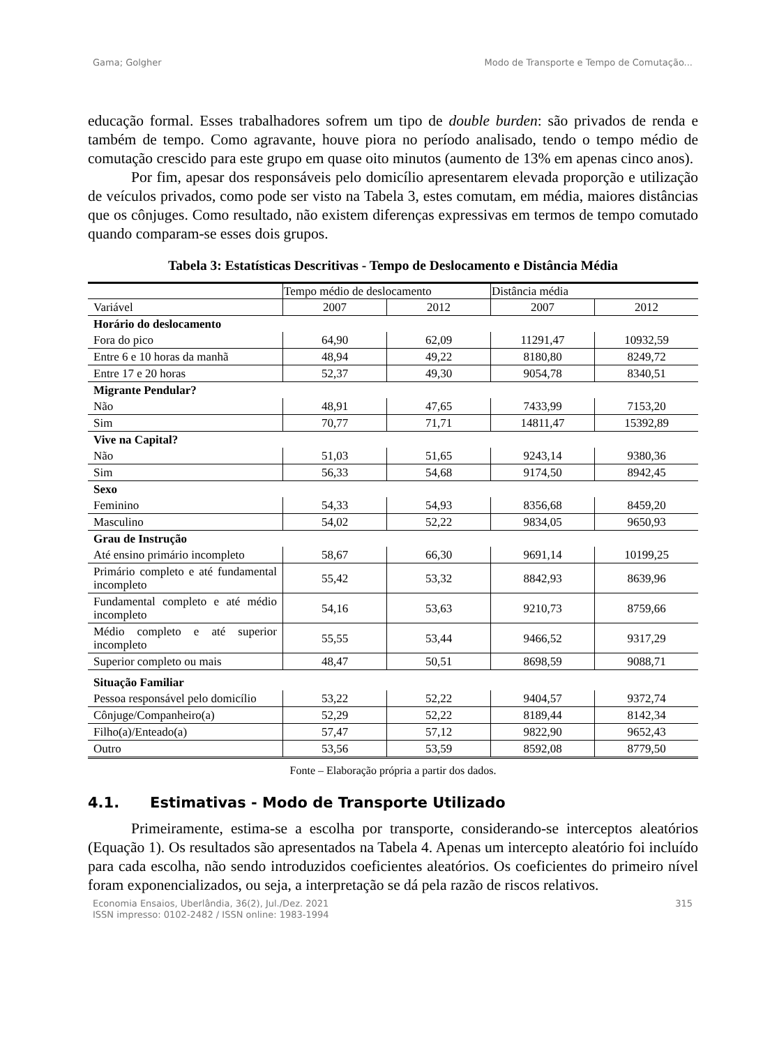Gama; Golgher Modo de Transporte e Tempo de Comutação...
educação formal. Esses trabalhadores sofrem um tipo de double burden: são privados de renda e também de tempo. Como agravante, houve piora no período analisado, tendo o tempo médio de comutação crescido para este grupo em quase oito minutos (aumento de 13% em apenas cinco anos).
Por fim, apesar dos responsáveis pelo domicílio apresentarem elevada proporção e utilização de veículos privados, como pode ser visto na Tabela 3, estes comutam, em média, maiores distâncias que os cônjuges. Como resultado, não existem diferenças expressivas em termos de tempo comutado quando comparam-se esses dois grupos.
Tabela 3: Estatísticas Descritivas - Tempo de Deslocamento e Distância Média
| | Tempo médio de deslocamento | | Distância média | |
| Variável | 2007 | 2012 | 2007 | 2012 |
| Horário do deslocamento | | | | |
| Fora do pico | 64,90 | 62,09 | 11291,47 | 10932,59 |
| Entre 6 e 10 horas da manhã | 48,94 | 49,22 | 8180,80 | 8249,72 |
| Entre 17 e 20 horas | 52,37 | 49,30 | 9054,78 | 8340,51 |
| Migrante Pendular? | | | | |
| Não | 48,91 | 47,65 | 7433,99 | 7153,20 |
| Sim | 70,77 | 71,71 | 14811,47 | 15392,89 |
| Vive na Capital? | | | | |
| Não | 51,03 | 51,65 | 9243,14 | 9380,36 |
| Sim | 56,33 | 54,68 | 9174,50 | 8942,45 |
| Sexo | | | | |
| Feminino | 54,33 | 54,93 | 8356,68 | 8459,20 |
| Masculino | 54,02 | 52,22 | 9834,05 | 9650,93 |
| Grau de Instrução | | | | |
| Até ensino primário incompleto | 58,67 | 66,30 | 9691,14 | 10199,25 |
| Primário completo e até fundamental incompleto | 55,42 | 53,32 | 8842,93 | 8639,96 |
| Fundamental completo e até médio incompleto | 54,16 | 53,63 | 9210,73 | 8759,66 |
| Médio completo e até superior incompleto | 55,55 | 53,44 | 9466,52 | 9317,29 |
| Superior completo ou mais | 48,47 | 50,51 | 8698,59 | 9088,71 |
| Situação Familiar | | | | |
| Pessoa responsável pelo domicílio | 53,22 | 52,22 | 9404,57 | 9372,74 |
| Cônjuge/Companheiro(a) | 52,29 | 52,22 | 8189,44 | 8142,34 |
| Filho(a)/Enteado(a) | 57,47 | 57,12 | 9822,90 | 9652,43 |
| Outro | 53,56 | 53,59 | 8592,08 | 8779,50 |
Fonte – Elaboração própria a partir dos dados.
4.1. Estimativas - Modo de Transporte Utilizado
Primeiramente, estima-se a escolha por transporte, considerando-se interceptos aleatórios (Equação 1). Os resultados são apresentados na Tabela 4. Apenas um intercepto aleatório foi incluído para cada escolha, não sendo introduzidos coeficientes aleatórios. Os coeficientes do primeiro nível foram exponencializados, ou seja, a interpretação se dá pela razão de riscos relativos.
Economia Ensaios, Uberlândia, 36(2), Jul./Dez. 2021
ISSN impresso: 0102-2482 / ISSN online: 1983-1994 315